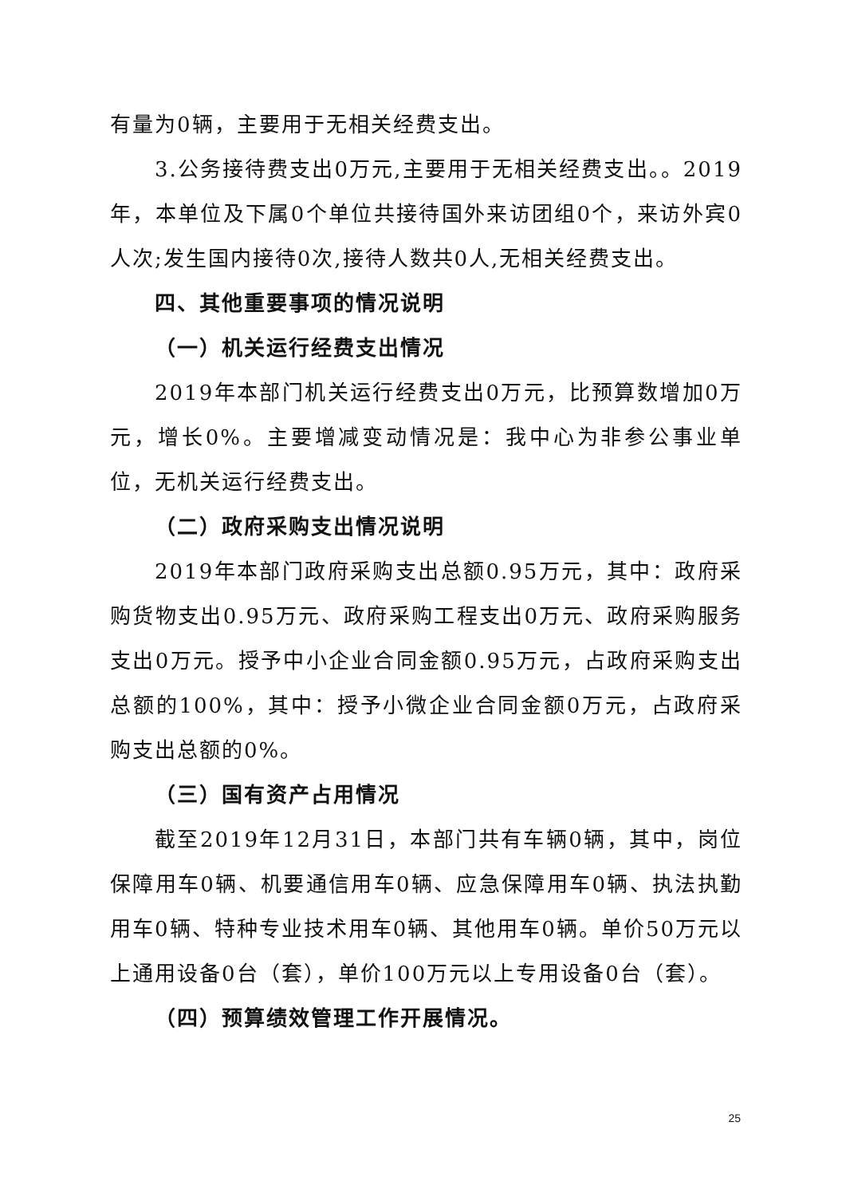有量为0辆，主要用于无相关经费支出。
3.公务接待费支出0万元,主要用于无相关经费支出。。2019年，本单位及下属0个单位共接待国外来访团组0个，来访外宾0人次;发生国内接待0次,接待人数共0人,无相关经费支出。
四、其他重要事项的情况说明
（一）机关运行经费支出情况
2019年本部门机关运行经费支出0万元，比预算数增加0万元，增长0%。主要增减变动情况是：我中心为非参公事业单位，无机关运行经费支出。
（二）政府采购支出情况说明
2019年本部门政府采购支出总额0.95万元，其中：政府采购货物支出0.95万元、政府采购工程支出0万元、政府采购服务支出0万元。授予中小企业合同金额0.95万元，占政府采购支出总额的100%，其中：授予小微企业合同金额0万元，占政府采购支出总额的0%。
（三）国有资产占用情况
截至2019年12月31日，本部门共有车辆0辆，其中，岗位保障用车0辆、机要通信用车0辆、应急保障用车0辆、执法执勤用车0辆、特种专业技术用车0辆、其他用车0辆。单价50万元以上通用设备0台（套），单价100万元以上专用设备0台（套）。
（四）预算绩效管理工作开展情况。
25